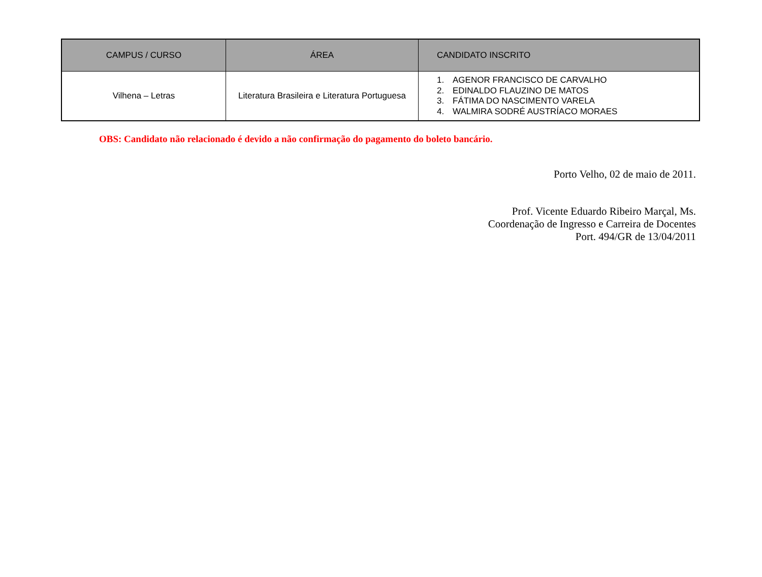| CAMPUS / CURSO | ÁREA | CANDIDATO INSCRITO |
| --- | --- | --- |
| Vilhena – Letras | Literatura Brasileira e Literatura Portuguesa | 1. AGENOR FRANCISCO DE CARVALHO 2. EDINALDO FLAUZINO DE MATOS 3. FÁTIMA DO NASCIMENTO VARELA 4. WALMIRA SODRÉ AUSTRÍACO MORAES |
OBS: Candidato não relacionado é devido a não confirmação do pagamento do boleto bancário.
Porto Velho, 02 de maio de 2011.
Prof. Vicente Eduardo Ribeiro Marçal, Ms.
Coordenação de Ingresso e Carreira de Docentes
Port. 494/GR de 13/04/2011